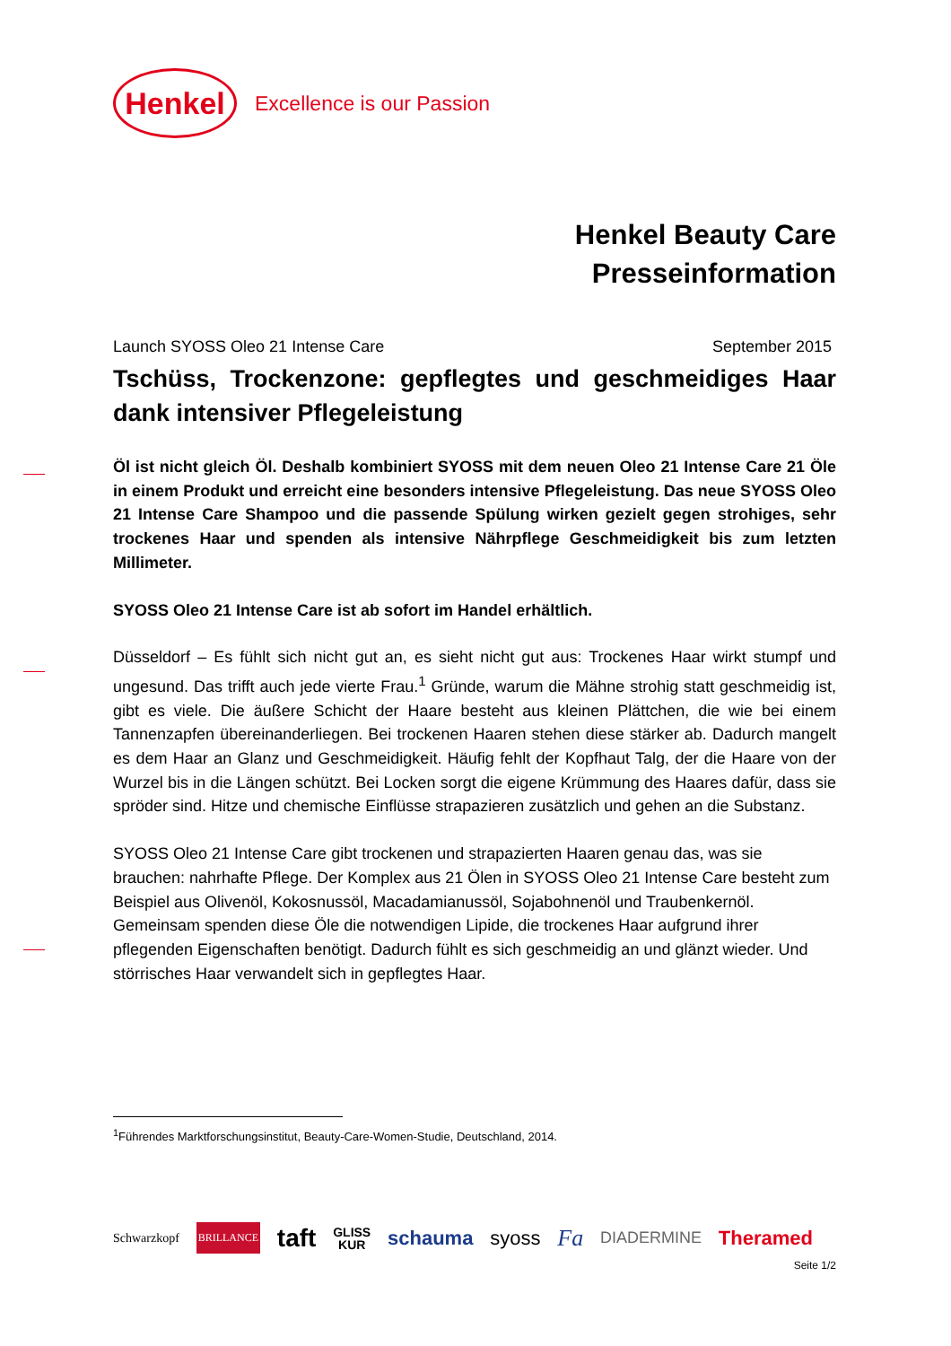Henkel
Excellence is our Passion
Henkel Beauty Care
Presseinformation
Launch SYOSS Oleo 21 Intense Care September 2015
Tschüss, Trockenzone: gepflegtes und geschmeidiges Haar dank intensiver Pflegeleistung
Öl ist nicht gleich Öl. Deshalb kombiniert SYOSS mit dem neuen Oleo 21 Intense Care 21 Öle in einem Produkt und erreicht eine besonders intensive Pflegeleistung. Das neue SYOSS Oleo 21 Intense Care Shampoo und die passende Spülung wirken gezielt gegen strohiges, sehr trockenes Haar und spenden als intensive Nährpflege Geschmeidigkeit bis zum letzten Millimeter.
SYOSS Oleo 21 Intense Care ist ab sofort im Handel erhältlich.
Düsseldorf – Es fühlt sich nicht gut an, es sieht nicht gut aus: Trockenes Haar wirkt stumpf und ungesund. Das trifft auch jede vierte Frau.<sup>1</sup> Gründe, warum die Mähne strohig statt geschmeidig ist, gibt es viele. Die äußere Schicht der Haare besteht aus kleinen Plättchen, die wie bei einem Tannenzapfen übereinanderliegen. Bei trockenen Haaren stehen diese stärker ab. Dadurch mangelt es dem Haar an Glanz und Geschmeidigkeit. Häufig fehlt der Kopfhaut Talg, der die Haare von der Wurzel bis in die Längen schützt. Bei Locken sorgt die eigene Krümmung des Haares dafür, dass sie spröder sind. Hitze und chemische Einflüsse strapazieren zusätzlich und gehen an die Substanz.
SYOSS Oleo 21 Intense Care gibt trockenen und strapazierten Haaren genau das, was sie brauchen: nahrhafte Pflege. Der Komplex aus 21 Ölen in SYOSS Oleo 21 Intense Care besteht zum Beispiel aus Olivenöl, Kokosnussöl, Macadamianussöl, Sojabohnenöl und Traubenkernöl. Gemeinsam spenden diese Öle die notwendigen Lipide, die trockenes Haar aufgrund ihrer pflegenden Eigenschaften benötigt. Dadurch fühlt es sich geschmeidig an und glänzt wieder. Und störrisches Haar verwandelt sich in gepflegtes Haar.
<sup>1</sup> Führendes Marktforschungsinstitut, Beauty-Care-Women-Studie, Deutschland, 2014.
Schwarzkopf BRILLANCE taft GLISS
KUR schauma syoss Fa DIADERMINE Theramed
Seite 1/2